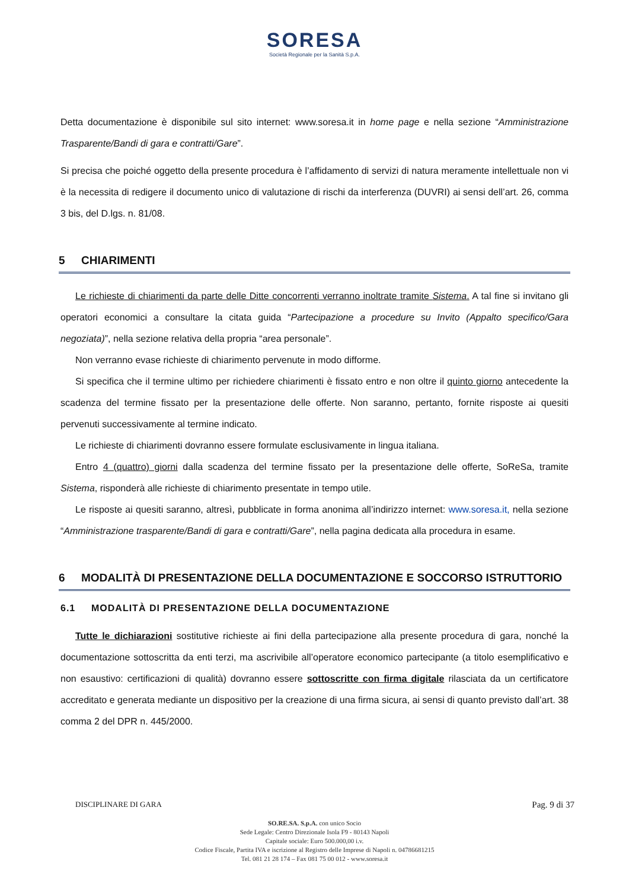SORESA
Società Regionale per la Sanità S.p.A.
Detta documentazione è disponibile sul sito internet: www.soresa.it in home page e nella sezione “Amministrazione Trasparente/Bandi di gara e contratti/Gare”.
Si precisa che poiché oggetto della presente procedura è l’affidamento di servizi di natura meramente intellettuale non vi è la necessita di redigere il documento unico di valutazione di rischi da interferenza (DUVRI) ai sensi dell’art. 26, comma 3 bis, del D.lgs. n. 81/08.
5 CHIARIMENTI
Le richieste di chiarimenti da parte delle Ditte concorrenti verranno inoltrate tramite Sistema. A tal fine si invitano gli operatori economici a consultare la citata guida “Partecipazione a procedure su Invito (Appalto specifico/Gara negoziata)”, nella sezione relativa della propria “area personale”.
Non verranno evase richieste di chiarimento pervenute in modo difforme.
Si specifica che il termine ultimo per richiedere chiarimenti è fissato entro e non oltre il quinto giorno antecedente la scadenza del termine fissato per la presentazione delle offerte. Non saranno, pertanto, fornite risposte ai quesiti pervenuti successivamente al termine indicato.
Le richieste di chiarimenti dovranno essere formulate esclusivamente in lingua italiana.
Entro 4 (quattro) giorni dalla scadenza del termine fissato per la presentazione delle offerte, SoReSa, tramite Sistema, risponderà alle richieste di chiarimento presentate in tempo utile.
Le risposte ai quesiti saranno, altresì, pubblicate in forma anonima all’indirizzo internet: www.soresa.it, nella sezione “Amministrazione trasparente/Bandi di gara e contratti/Gare”, nella pagina dedicata alla procedura in esame.
6 MODALITÀ DI PRESENTAZIONE DELLA DOCUMENTAZIONE E SOCCORSO ISTRUTTORIO
6.1 MODALITÀ DI PRESENTAZIONE DELLA DOCUMENTAZIONE
Tutte le dichiarazioni sostitutive richieste ai fini della partecipazione alla presente procedura di gara, nonché la documentazione sottoscritta da enti terzi, ma ascrivibile all’operatore economico partecipante (a titolo esemplificativo e non esaustivo: certificazioni di qualità) dovranno essere sottoscritte con firma digitale rilasciata da un certificatore accreditato e generata mediante un dispositivo per la creazione di una firma sicura, ai sensi di quanto previsto dall’art. 38 comma 2 del DPR n. 445/2000.
DISCIPLINARE DI GARA Pag. 9 di 37
SO.RE.SA. S.p.A. con unico Socio
Sede Legale: Centro Direzionale Isola F9 - 80143 Napoli
Capitale sociale: Euro 500.000,00 i.v.
Codice Fiscale, Partita IVA e iscrizione al Registro delle Imprese di Napoli n. 04786681215
Tel. 081 21 28 174 – Fax 081 75 00 012 - www.soresa.it